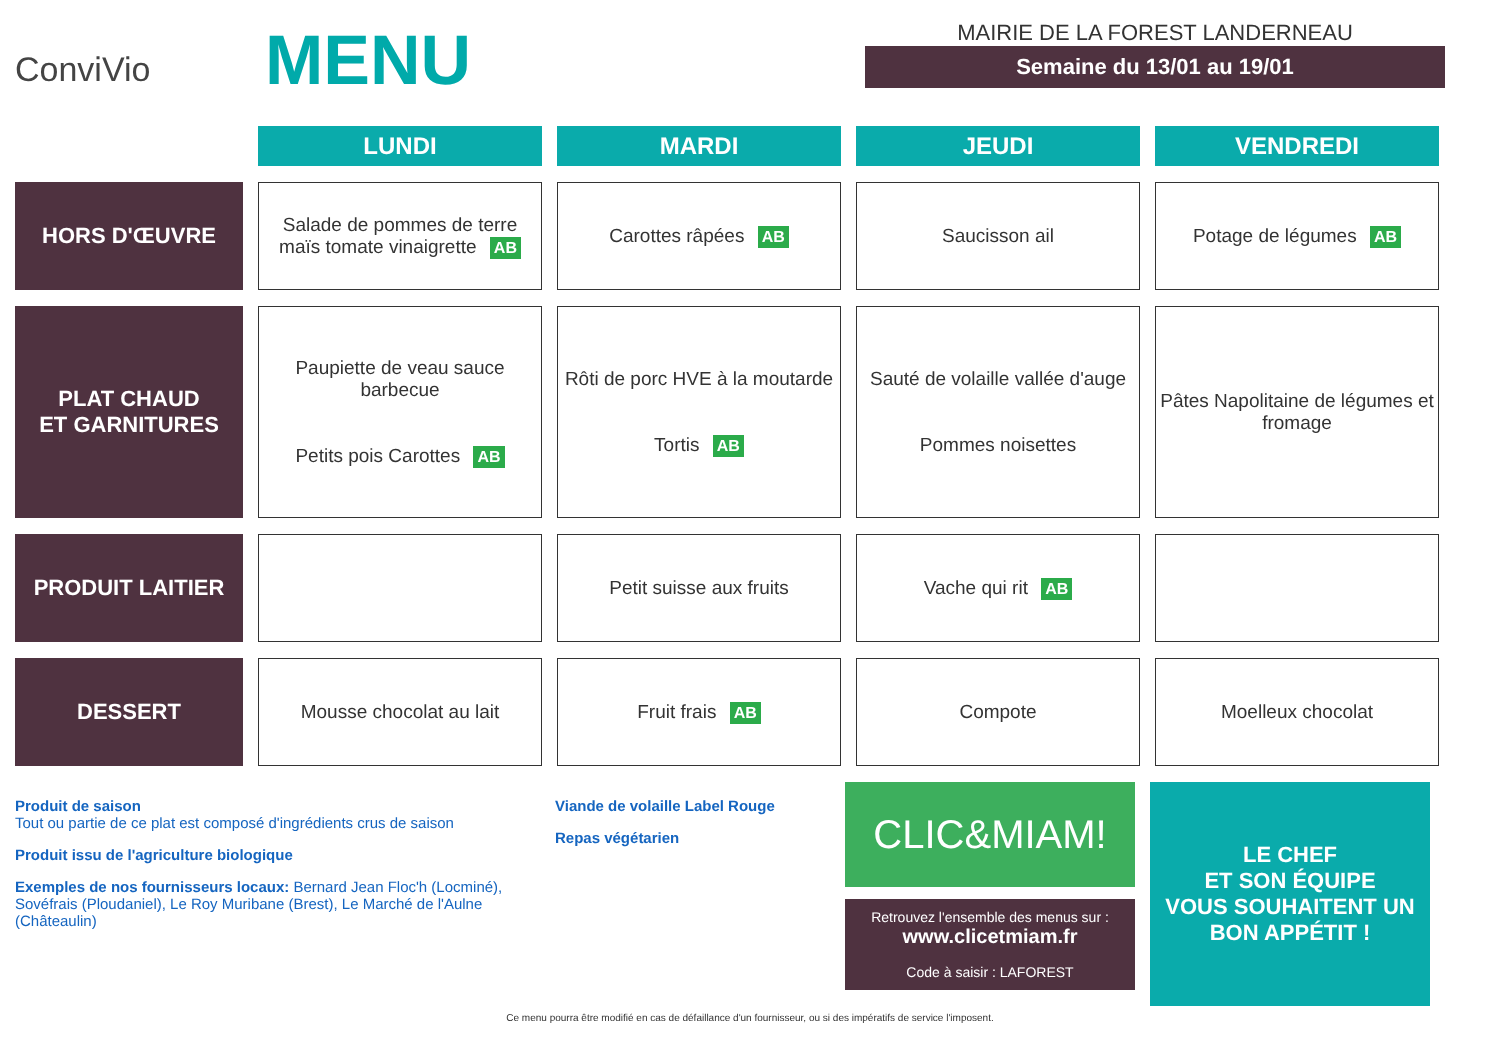ConviVio
MENU
MAIRIE DE LA FOREST LANDERNEAU
Semaine du 13/01 au 19/01
| | LUNDI | MARDI | JEUDI | VENDREDI |
| --- | --- | --- | --- | --- |
| HORS D'ŒUVRE | Salade de pommes de terre maïs tomate vinaigrette AB | Carottes râpées AB | Saucisson ail | Potage de légumes AB |
| PLAT CHAUD ET GARNITURES | Paupiette de veau sauce barbecue Petits pois Carottes AB | Rôti de porc HVE à la moutarde Tortis AB | Sauté de volaille vallée d'auge Pommes noisettes | Pâtes Napolitaine de légumes et fromage |
| PRODUIT LAITIER | | Petit suisse aux fruits | Vache qui rit AB | |
| DESSERT | Mousse chocolat au lait | Fruit frais AB | Compote | Moelleux chocolat |
Produit de saison
Tout ou partie de ce plat est composé d'ingrédients crus de saison
Produit issu de l'agriculture biologique
Exemples de nos fournisseurs locaux: Bernard Jean Floc'h (Locminé), Sovéfrais (Ploudaniel), Le Roy Muribane (Brest), Le Marché de l'Aulne (Châteaulin)
Viande de volaille Label Rouge
Repas végétarien
CLIC&MIAM!
Retrouvez l'ensemble des menus sur :
www.clicetmiam.fr
Code à saisir : LAFOREST
LE CHEF
ET SON ÉQUIPE
VOUS SOUHAITENT UN BON APPÉTIT !
Ce menu pourra être modifié en cas de défaillance d'un fournisseur, ou si des impératifs de service l'imposent.